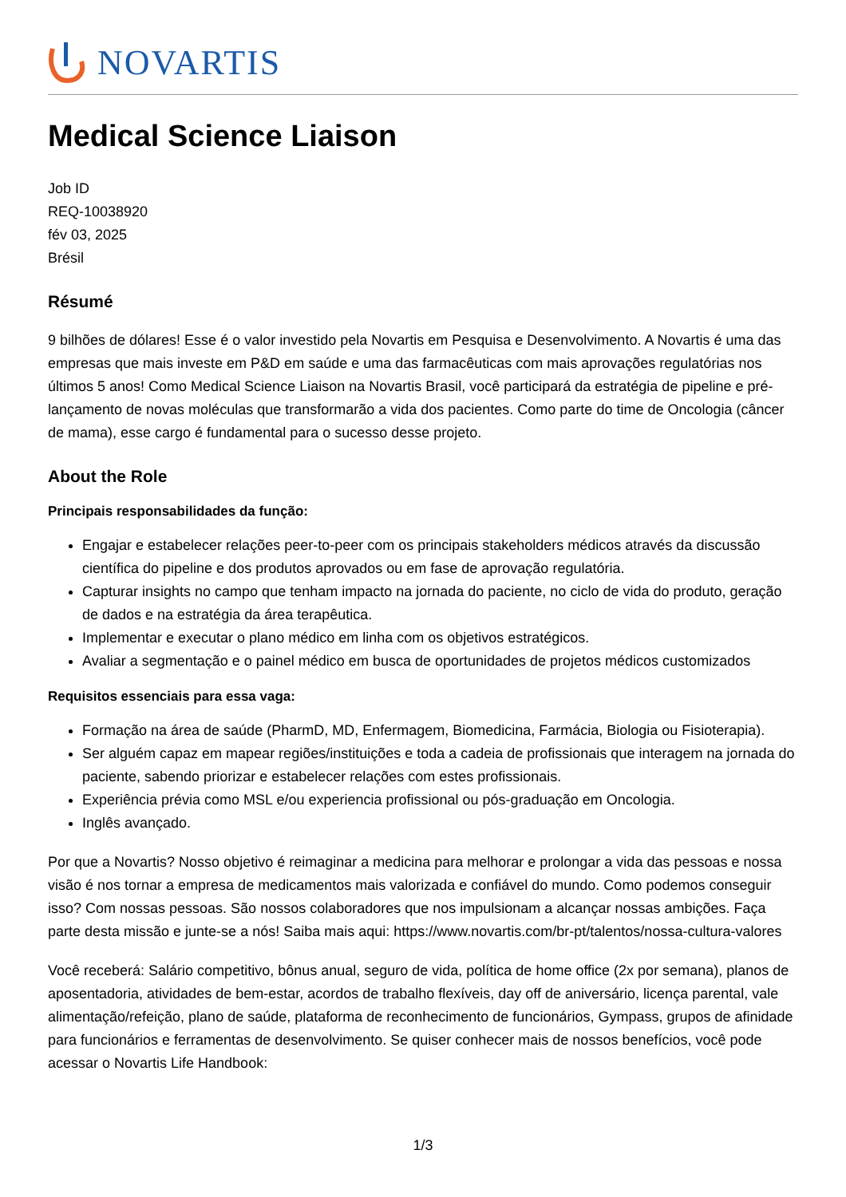NOVARTIS
Medical Science Liaison
Job ID
REQ-10038920
fév 03, 2025
Brésil
Résumé
9 bilhões de dólares! Esse é o valor investido pela Novartis em Pesquisa e Desenvolvimento. A Novartis é uma das empresas que mais investe em P&D em saúde e uma das farmacêuticas com mais aprovações regulatórias nos últimos 5 anos! Como Medical Science Liaison na Novartis Brasil, você participará da estratégia de pipeline e pré-lançamento de novas moléculas que transformarão a vida dos pacientes. Como parte do time de Oncologia (câncer de mama), esse cargo é fundamental para o sucesso desse projeto.
About the Role
Principais responsabilidades da função:
Engajar e estabelecer relações peer-to-peer com os principais stakeholders médicos através da discussão científica do pipeline e dos produtos aprovados ou em fase de aprovação regulatória.
Capturar insights no campo que tenham impacto na jornada do paciente, no ciclo de vida do produto, geração de dados e na estratégia da área terapêutica.
Implementar e executar o plano médico em linha com os objetivos estratégicos.
Avaliar a segmentação e o painel médico em busca de oportunidades de projetos médicos customizados
Requisitos essenciais para essa vaga:
Formação na área de saúde (PharmD, MD, Enfermagem, Biomedicina, Farmácia, Biologia ou Fisioterapia).
Ser alguém capaz em mapear regiões/instituições e toda a cadeia de profissionais que interagem na jornada do paciente, sabendo priorizar e estabelecer relações com estes profissionais.
Experiência prévia como MSL e/ou experiencia profissional ou pós-graduação em Oncologia.
Inglês avançado.
Por que a Novartis? Nosso objetivo é reimaginar a medicina para melhorar e prolongar a vida das pessoas e nossa visão é nos tornar a empresa de medicamentos mais valorizada e confiável do mundo. Como podemos conseguir isso? Com nossas pessoas. São nossos colaboradores que nos impulsionam a alcançar nossas ambições. Faça parte desta missão e junte-se a nós! Saiba mais aqui: https://www.novartis.com/br-pt/talentos/nossa-cultura-valores
Você receberá: Salário competitivo, bônus anual, seguro de vida, política de home office (2x por semana), planos de aposentadoria, atividades de bem-estar, acordos de trabalho flexíveis, day off de aniversário, licença parental, vale alimentação/refeição, plano de saúde, plataforma de reconhecimento de funcionários, Gympass, grupos de afinidade para funcionários e ferramentas de desenvolvimento. Se quiser conhecer mais de nossos benefícios, você pode acessar o Novartis Life Handbook:
1/3